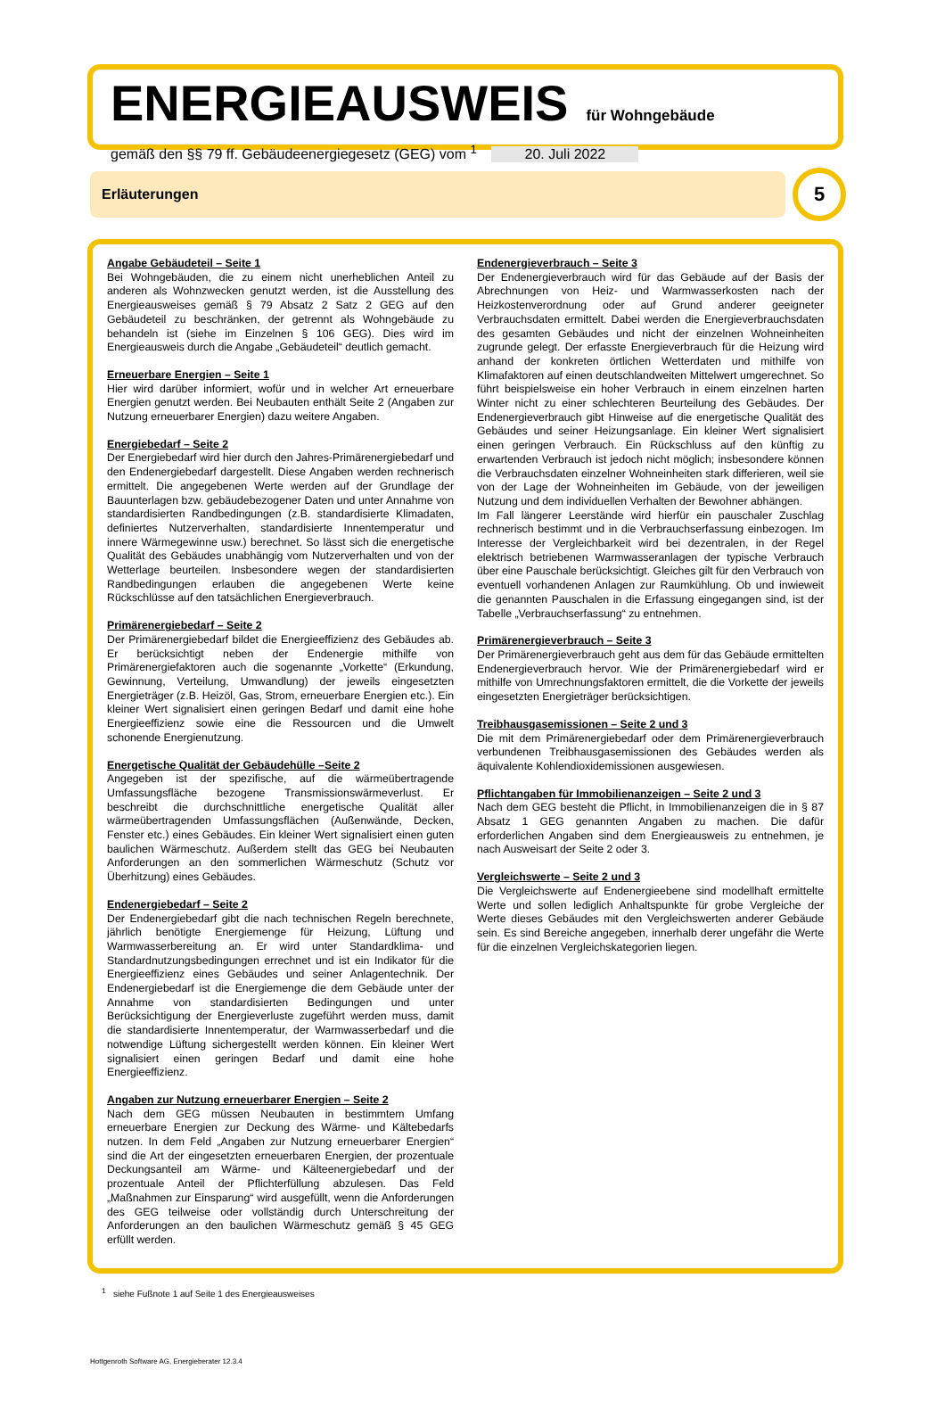ENERGIEAUSWEIS für Wohngebäude
gemäß den §§ 79 ff. Gebäudeenergiegesetz (GEG) vom <sup>1</sup> 20. Juli 2022
Erläuterungen
5
Angabe Gebäudeteil – Seite 1
Bei Wohngebäuden, die zu einem nicht unerheblichen Anteil zu anderen als Wohnzwecken genutzt werden, ist die Ausstellung des Energieausweises gemäß § 79 Absatz 2 Satz 2 GEG auf den Gebäudeteil zu beschränken, der getrennt als Wohngebäude zu behandeln ist (siehe im Einzelnen § 106 GEG). Dies wird im Energieausweis durch die Angabe „Gebäudeteil“ deutlich gemacht.
Erneuerbare Energien – Seite 1
Hier wird darüber informiert, wofür und in welcher Art erneuerbare Energien genutzt werden. Bei Neubauten enthält Seite 2 (Angaben zur Nutzung erneuerbarer Energien) dazu weitere Angaben.
Energiebedarf – Seite 2
Der Energiebedarf wird hier durch den Jahres-Primärenergiebedarf und den Endenergiebedarf dargestellt. Diese Angaben werden rechnerisch ermittelt. Die angegebenen Werte werden auf der Grundlage der Bauunterlagen bzw. gebäudebezogener Daten und unter Annahme von standardisierten Randbedingungen (z.B. standardisierte Klimadaten, definiertes Nutzerverhalten, standardisierte Innentemperatur und innere Wärmegewinne usw.) berechnet. So lässt sich die energetische Qualität des Gebäudes unabhängig vom Nutzerverhalten und von der Wetterlage beurteilen. Insbesondere wegen der standardisierten Randbedingungen erlauben die angegebenen Werte keine Rückschlüsse auf den tatsächlichen Energieverbrauch.
Primärenergiebedarf – Seite 2
Der Primärenergiebedarf bildet die Energieeffizienz des Gebäudes ab. Er berücksichtigt neben der Endenergie mithilfe von Primärenergiefaktoren auch die sogenannte „Vorkette“ (Erkundung, Gewinnung, Verteilung, Umwandlung) der jeweils eingesetzten Energieträger (z.B. Heizöl, Gas, Strom, erneuerbare Energien etc.). Ein kleiner Wert signalisiert einen geringen Bedarf und damit eine hohe Energieeffizienz sowie eine die Ressourcen und die Umwelt schonende Energienutzung.
Energetische Qualität der Gebäudehülle –Seite 2
Angegeben ist der spezifische, auf die wärmeübertragende Umfassungsfläche bezogene Transmissionswärmeverlust. Er beschreibt die durchschnittliche energetische Qualität aller wärmeübertragenden Umfassungsflächen (Außenwände, Decken, Fenster etc.) eines Gebäudes. Ein kleiner Wert signalisiert einen guten baulichen Wärmeschutz. Außerdem stellt das GEG bei Neubauten Anforderungen an den sommerlichen Wärmeschutz (Schutz vor Überhitzung) eines Gebäudes.
Endenergiebedarf – Seite 2
Der Endenergiebedarf gibt die nach technischen Regeln berechnete, jährlich benötigte Energiemenge für Heizung, Lüftung und Warmwasserbereitung an. Er wird unter Standardklima- und Standardnutzungsbedingungen errechnet und ist ein Indikator für die Energieeffizienz eines Gebäudes und seiner Anlagentechnik. Der Endenergiebedarf ist die Energiemenge die dem Gebäude unter der Annahme von standardisierten Bedingungen und unter Berücksichtigung der Energieverluste zugeführt werden muss, damit die standardisierte Innentemperatur, der Warmwasserbedarf und die notwendige Lüftung sichergestellt werden können. Ein kleiner Wert signalisiert einen geringen Bedarf und damit eine hohe Energieeffizienz.
Angaben zur Nutzung erneuerbarer Energien – Seite 2
Nach dem GEG müssen Neubauten in bestimmtem Umfang erneuerbare Energien zur Deckung des Wärme- und Kältebedarfs nutzen. In dem Feld „Angaben zur Nutzung erneuerbarer Energien“ sind die Art der eingesetzten erneuerbaren Energien, der prozentuale Deckungsanteil am Wärme- und Kälteenergiebedarf und der prozentuale Anteil der Pflichterfüllung abzulesen. Das Feld „Maßnahmen zur Einsparung“ wird ausgefüllt, wenn die Anforderungen des GEG teilweise oder vollständig durch Unterschreitung der Anforderungen an den baulichen Wärmeschutz gemäß § 45 GEG erfüllt werden.
Endenergieverbrauch – Seite 3
Der Endenergieverbrauch wird für das Gebäude auf der Basis der Abrechnungen von Heiz- und Warmwasserkosten nach der Heizkostenverordnung oder auf Grund anderer geeigneter Verbrauchsdaten ermittelt. Dabei werden die Energieverbrauchsdaten des gesamten Gebäudes und nicht der einzelnen Wohneinheiten zugrunde gelegt. Der erfasste Energieverbrauch für die Heizung wird anhand der konkreten örtlichen Wetterdaten und mithilfe von Klimafaktoren auf einen deutschlandweiten Mittelwert umgerechnet. So führt beispielsweise ein hoher Verbrauch in einem einzelnen harten Winter nicht zu einer schlechteren Beurteilung des Gebäudes. Der Endenergieverbrauch gibt Hinweise auf die energetische Qualität des Gebäudes und seiner Heizungsanlage. Ein kleiner Wert signalisiert einen geringen Verbrauch. Ein Rückschluss auf den künftig zu erwartenden Verbrauch ist jedoch nicht möglich; insbesondere können die Verbrauchsdaten einzelner Wohneinheiten stark differieren, weil sie von der Lage der Wohneinheiten im Gebäude, von der jeweiligen Nutzung und dem individuellen Verhalten der Bewohner abhängen.
Im Fall längerer Leerstände wird hierfür ein pauschaler Zuschlag rechnerisch bestimmt und in die Verbrauchserfassung einbezogen. Im Interesse der Vergleichbarkeit wird bei dezentralen, in der Regel elektrisch betriebenen Warmwasseranlagen der typische Verbrauch über eine Pauschale berücksichtigt. Gleiches gilt für den Verbrauch von eventuell vorhandenen Anlagen zur Raumkühlung. Ob und inwieweit die genannten Pauschalen in die Erfassung eingegangen sind, ist der Tabelle „Verbrauchserfassung“ zu entnehmen.
Primärenergieverbrauch – Seite 3
Der Primärenergieverbrauch geht aus dem für das Gebäude ermittelten Endenergieverbrauch hervor. Wie der Primärenergiebedarf wird er mithilfe von Umrechnungsfaktoren ermittelt, die die Vorkette der jeweils eingesetzten Energieträger berücksichtigen.
Treibhausgasemissionen – Seite 2 und 3
Die mit dem Primärenergiebedarf oder dem Primärenergieverbrauch verbundenen Treibhausgasemissionen des Gebäudes werden als äquivalente Kohlendioxidemissionen ausgewiesen.
Pflichtangaben für Immobilienanzeigen – Seite 2 und 3
Nach dem GEG besteht die Pflicht, in Immobilienanzeigen die in § 87 Absatz 1 GEG genannten Angaben zu machen. Die dafür erforderlichen Angaben sind dem Energieausweis zu entnehmen, je nach Ausweisart der Seite 2 oder 3.
Vergleichswerte – Seite 2 und 3
Die Vergleichswerte auf Endenergieebene sind modellhaft ermittelte Werte und sollen lediglich Anhaltspunkte für grobe Vergleiche der Werte dieses Gebäudes mit den Vergleichswerten anderer Gebäude sein. Es sind Bereiche angegeben, innerhalb derer ungefähr die Werte für die einzelnen Vergleichskategorien liegen.
<sup>1</sup> siehe Fußnote 1 auf Seite 1 des Energieausweises
Hottgenroth Software AG, Energieberater 12.3.4